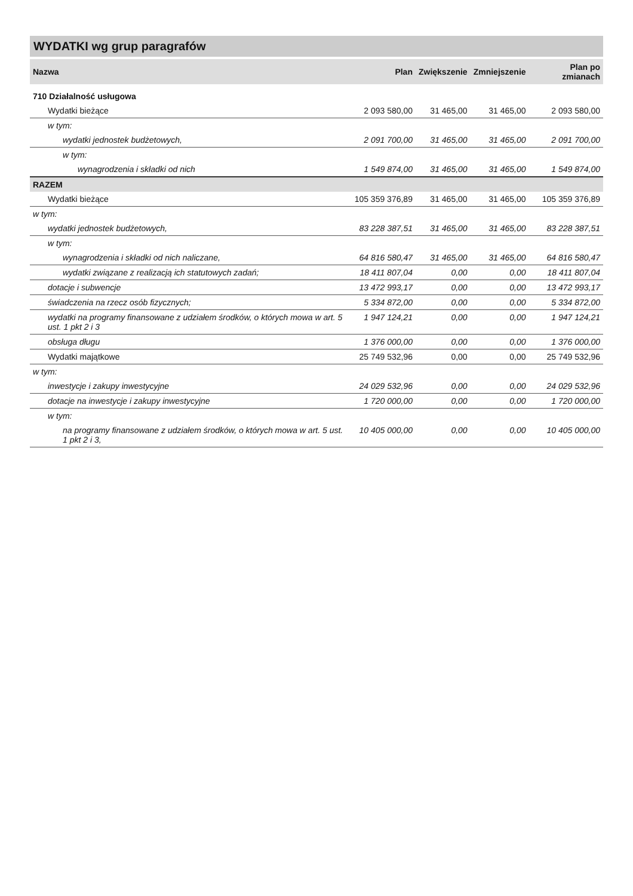WYDATKI wg grup paragrafów
| Nazwa | Plan | Zwiększenie | Zmniejszenie | Plan po zmianach |
| --- | --- | --- | --- | --- |
| 710 Działalność usługowa | | | | |
| Wydatki bieżące | 2 093 580,00 | 31 465,00 | 31 465,00 | 2 093 580,00 |
| w tym: | | | | |
| wydatki jednostek budżetowych, | 2 091 700,00 | 31 465,00 | 31 465,00 | 2 091 700,00 |
| w tym: | | | | |
| wynagrodzenia i składki od nich | 1 549 874,00 | 31 465,00 | 31 465,00 | 1 549 874,00 |
| RAZEM | | | | |
| Wydatki bieżące | 105 359 376,89 | 31 465,00 | 31 465,00 | 105 359 376,89 |
| w tym: | | | | |
| wydatki jednostek budżetowych, | 83 228 387,51 | 31 465,00 | 31 465,00 | 83 228 387,51 |
| w tym: | | | | |
| wynagrodzenia i składki od nich naliczane, | 64 816 580,47 | 31 465,00 | 31 465,00 | 64 816 580,47 |
| wydatki związane z realizacją ich statutowych zadań; | 18 411 807,04 | 0,00 | 0,00 | 18 411 807,04 |
| dotacje i subwencje | 13 472 993,17 | 0,00 | 0,00 | 13 472 993,17 |
| świadczenia na rzecz osób fizycznych; | 5 334 872,00 | 0,00 | 0,00 | 5 334 872,00 |
| wydatki na programy finansowane z udziałem środków, o których mowa w art. 5 ust. 1 pkt 2 i 3 | 1 947 124,21 | 0,00 | 0,00 | 1 947 124,21 |
| obsługa długu | 1 376 000,00 | 0,00 | 0,00 | 1 376 000,00 |
| Wydatki majątkowe | 25 749 532,96 | 0,00 | 0,00 | 25 749 532,96 |
| w tym: | | | | |
| inwestycje i zakupy inwestycyjne | 24 029 532,96 | 0,00 | 0,00 | 24 029 532,96 |
| dotacje na inwestycje i zakupy inwestycyjne | 1 720 000,00 | 0,00 | 0,00 | 1 720 000,00 |
| w tym: | | | | |
| na programy finansowane z udziałem środków, o których mowa w art. 5 ust. 1 pkt 2 i 3, | 10 405 000,00 | 0,00 | 0,00 | 10 405 000,00 |